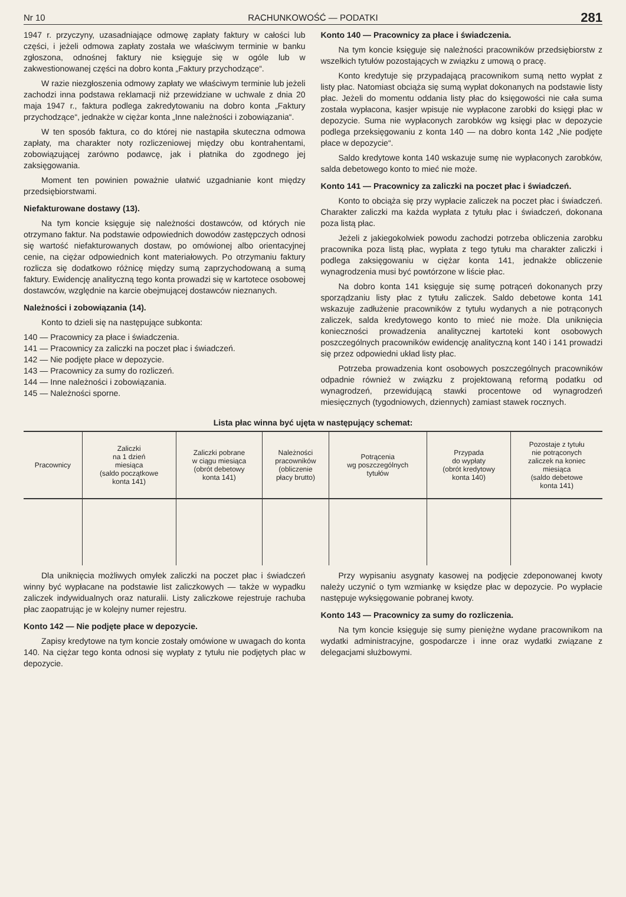Nr 10 RACHUNKOWOŚĆ — PODATKI 281
1947 r. przyczyny, uzasadniające odmowę zapłaty faktury w całości lub części, i jeżeli odmowa zapłaty została we właściwym terminie w banku zgłoszona, odnośnej faktury nie księguje się w ogóle lub w zakwestionowanej części na dobro konta „Faktury przychodzące“.
W razie niezgłoszenia odmowy zapłaty we właściwym terminie lub jeżeli zachodzi inna podstawa reklamacji niż przewidziane w uchwale z dnia 20 maja 1947 r., faktura podlega zakredytowaniu na dobro konta „Faktury przychodzące“, jednakże w ciężar konta „Inne należności i zobowiązania“.
W ten sposób faktura, co do której nie nastąpiła skuteczna odmowa zapłaty, ma charakter noty rozliczeniowej między obu kontrahentami, zobowiązującej zarówno podawcę, jak i płatnika do zgodnego jej zaksięgowania.
Moment ten powinien poważnie ułatwić uzgadnianie kont między przedsiębiorstwami.
Niefakturowane dostawy (13).
Na tym koncie księguje się należności dostawców, od których nie otrzymano faktur. Na podstawie odpowiednich dowodów zastępczych odnosi się wartość niefakturowanych dostaw, po omówionej albo orientacyjnej cenie, na ciężar odpowiednich kont materiałowych. Po otrzymaniu faktury rozlicza się dodatkowo różnicę między sumą zaprzychodowaną a sumą faktury. Ewidencję analityczną tego konta prowadzi się w kartotece osobowej dostawców, względnie na karcie obejmującej dostawców nieznanych.
Należności i zobowiązania (14).
Konto to dzieli się na następujące subkonta:
140 — Pracownicy za płace i świadczenia.
141 — Pracownicy za zaliczki na poczet płac i świadczeń.
142 — Nie podjęte płace w depozycie.
143 — Pracownicy za sumy do rozliczeń.
144 — Inne należności i zobowiązania.
145 — Należności sporne.
Konto 140 — Pracownicy za płace i świadczenia.
Na tym koncie księguje się należności pracowników przedsiębiorstw z wszelkich tytułów pozostających w związku z umową o pracę.
Konto kredytuje się przypadającą pracownikom sumą netto wypłat z listy płac. Natomiast obciąża się sumą wypłat dokonanych na podstawie listy płac. Jeżeli do momentu oddania listy płac do księgowości nie cała suma została wypłacona, kasjer wpisuje nie wypłacone zarobki do księgi płac w depozycie. Suma nie wypłaconych zarobków wg księgi płac w depozycie podlega przeksięgowaniu z konta 140 — na dobro konta 142 „Nie podjęte płace w depozycie“.
Saldo kredytowe konta 140 wskazuje sumę nie wypłaconych zarobków, salda debetowego konto to mieć nie może.
Konto 141 — Pracownicy za zaliczki na poczet płac i świadczeń.
Konto to obciąża się przy wypłacie zaliczek na poczet płac i świadczeń. Charakter zaliczki ma każda wypłata z tytułu płac i świadczeń, dokonana poza listą płac.
Jeżeli z jakiegokolwiek powodu zachodzi potrzeba obliczenia zarobku pracownika poza listą płac, wypłata z tego tytułu ma charakter zaliczki i podlega zaksięgowaniu w ciężar konta 141, jednakże obliczenie wynagrodzenia musi być powtórzone w liście płac.
Na dobro konta 141 księguje się sumę potrąceń dokonanych przy sporządzaniu listy płac z tytułu zaliczek. Saldo debetowe konta 141 wskazuje zadłużenie pracowników z tytułu wydanych a nie potrąconych zaliczek, salda kredytowego konto to mieć nie może. Dla uniknięcia konieczności prowadzenia analitycznej kartoteki kont osobowych poszczególnych pracowników ewidencję analityczną kont 140 i 141 prowadzi się przez odpowiedni układ listy płac.
Potrzeba prowadzenia kont osobowych poszczególnych pracowników odpadnie również w związku z projektowaną reformą podatku od wynagrodzeń, przewidującą stawki procentowe od wynagrodzeń miesięcznych (tygodniowych, dziennych) zamiast stawek rocznych.
Lista płac winna być ujęta w następujący schemat:
| Pracownicy | Zaliczki na 1 dzień miesiąca (saldo początkowe konta 141) | Zaliczki pobrane w ciągu miesiąca (obrót debetowy konta 141) | Należności pracowników (obliczenie płacy brutto) | Potrącenia wg poszczególnych tytułów | Przypada do wypłaty (obrót kredytowy konta 140) | Pozostaje z tytułu nie potrąconych zaliczek na koniec miesiąca (saldo debetowe konta 141) |
| --- | --- | --- | --- | --- | --- | --- |
Dla uniknięcia możliwych omyłek zaliczki na poczet płac i świadczeń winny być wypłacane na podstawie list zaliczkowych — także w wypadku zaliczek indywidualnych oraz naturalii. Listy zaliczkowe rejestruje rachuba płac zaopatrując je w kolejny numer rejestru.
Konto 142 — Nie podjęte płace w depozycie.
Zapisy kredytowe na tym koncie zostały omówione w uwagach do konta 140. Na ciężar tego konta odnosi się wypłaty z tytułu nie podjętych płac w depozycie.
Przy wypisaniu asygnaty kasowej na podjęcie zdeponowanej kwoty należy uczynić o tym wzmiankę w księdze płac w depozycie. Po wypłacie następuje wyksięgowanie pobranej kwoty.
Konto 143 — Pracownicy za sumy do rozliczenia.
Na tym koncie księguje się sumy pieniężne wydane pracownikom na wydatki administracyjne, gospodarcze i inne oraz wydatki związane z delegacjami służbowymi.